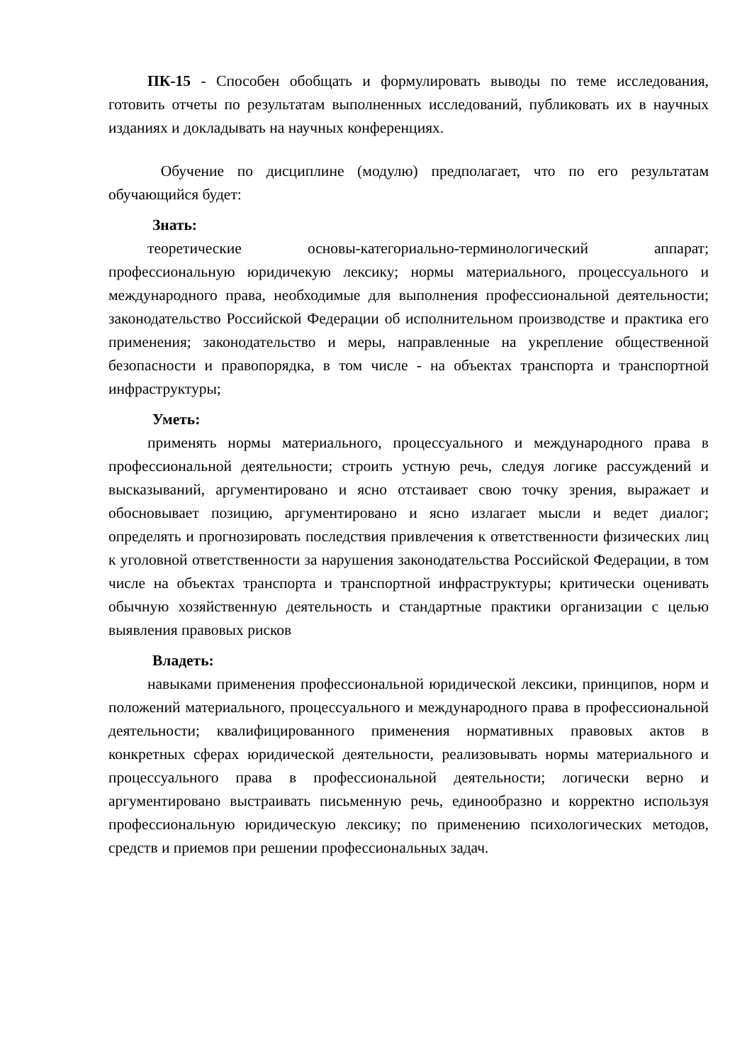ПК-15 - Способен обобщать и формулировать выводы по теме исследования, готовить отчеты по результатам выполненных исследований, публиковать их в научных изданиях и докладывать на научных конференциях.
Обучение по дисциплине (модулю) предполагает, что по его результатам обучающийся будет:
Знать:
теоретические основы-категориально-терминологический аппарат; профессиональную юридичекую лексику; нормы материального, процессуального и международного права, необходимые для выполнения профессиональной деятельности; законодательство Российской Федерации об исполнительном производстве и практика его применения; законодательство и меры, направленные на укрепление общественной безопасности и правопорядка, в том числе - на объектах транспорта и транспортной инфраструктуры;
Уметь:
применять нормы материального, процессуального и международного права в профессиональной деятельности; строить устную речь, следуя логике рассуждений и высказываний, аргументировано и ясно отстаивает свою точку зрения, выражает и обосновывает позицию, аргументировано и ясно излагает мысли и ведет диалог; определять и прогнозировать последствия привлечения к ответственности физических лиц к уголовной ответственности за нарушения законодательства Российской Федерации, в том числе на объектах транспорта и транспортной инфраструктуры; критически оценивать обычную хозяйственную деятельность и стандартные практики организации с целью выявления правовых рисков
Владеть:
навыками применения профессиональной юридической лексики, принципов, норм и положений материального, процессуального и международного права в профессиональной деятельности; квалифицированного применения нормативных правовых актов в конкретных сферах юридической деятельности, реализовывать нормы материального и процессуального права в профессиональной деятельности; логически верно и аргументировано выстраивать письменную речь, единообразно и корректно используя профессиональную юридическую лексику; по применению психологических методов, средств и приемов при решении профессиональных задач.